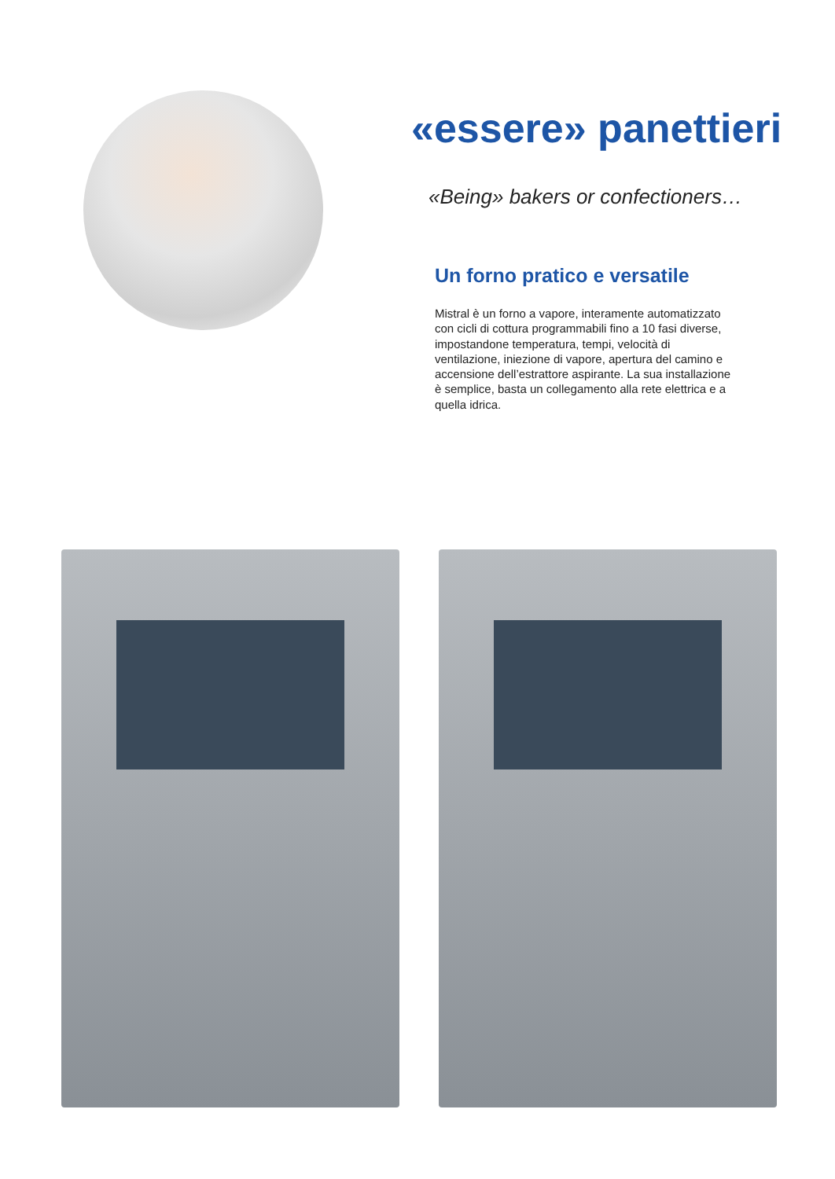«essere» panettieri
«Being» bakers or confectioners…
Un forno pratico e versatile
Mistral è un forno a vapore, interamente automatizzato con cicli di cottura programmabili fino a 10 fasi diverse, impostandone temperatura, tempi, velocità di ventilazione, iniezione di vapore, apertura del camino e accensione dell’estrattore aspirante. La sua installazione è semplice, basta un collegamento alla rete elettrica e a quella idrica.